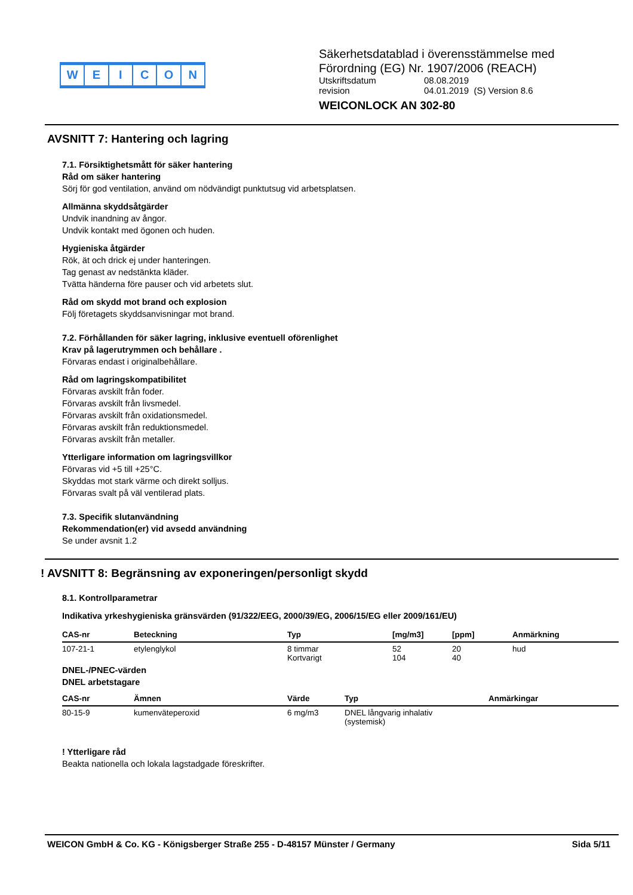WEICON
Säkerhetsdatablad i överensstämmelse med
Förordning (EG) Nr. 1907/2006 (REACH)
Utskriftsdatum 08.08.2019
revision 04.01.2019 (S) Version 8.6
WEICONLOCK AN 302-80
AVSNITT 7: Hantering och lagring
7.1. Försiktighetsmått för säker hantering
Råd om säker hantering
Sörj för god ventilation, använd om nödvändigt punktutsug vid arbetsplatsen.
Allmänna skyddsåtgärder
Undvik inandning av ångor.
Undvik kontakt med ögonen och huden.
Hygieniska åtgärder
Rök, ät och drick ej under hanteringen.
Tag genast av nedstänkta kläder.
Tvätta händerna före pauser och vid arbetets slut.
Råd om skydd mot brand och explosion
Följ företagets skyddsanvisningar mot brand.
7.2. Förhållanden för säker lagring, inklusive eventuell oförenlighet
Krav på lagerutrymmen och behållare .
Förvaras endast i originalbehållare.
Råd om lagringskompatibilitet
Förvaras avskilt från foder.
Förvaras avskilt från livsmedel.
Förvaras avskilt från oxidationsmedel.
Förvaras avskilt från reduktionsmedel.
Förvaras avskilt från metaller.
Ytterligare information om lagringsvillkor
Förvaras vid +5 till +25°C.
Skyddas mot stark värme och direkt solljus.
Förvaras svalt på väl ventilerad plats.
7.3. Specifik slutanvändning
Rekommendation(er) vid avsedd användning
Se under avsnit 1.2
! AVSNITT 8: Begränsning av exponeringen/personligt skydd
8.1. Kontrollparametrar
Indikativa yrkeshygieniska gränsvärden (91/322/EEG, 2000/39/EG, 2006/15/EG eller 2009/161/EU)
| CAS-nr | Beteckning | Typ | [mg/m3] | [ppm] | Anmärkning |
| --- | --- | --- | --- | --- | --- |
| 107-21-1 | etylenglykol | 8 timmar Kortvarigt | 52 104 | 20 40 | hud |
DNEL-/PNEC-värden
DNEL arbetstagare
| CAS-nr | Ämnen | Värde | Typ | Anmärkingar |
| --- | --- | --- | --- | --- |
| 80-15-9 | kumenväteperoxid | 6 mg/m3 | DNEL långvarig inhalativ (systemisk) | |
! Ytterligare råd
Beakta nationella och lokala lagstadgade föreskrifter.
WEICON GmbH & Co. KG - Königsberger Straße 255 - D-48157 Münster / Germany Sida 5/11